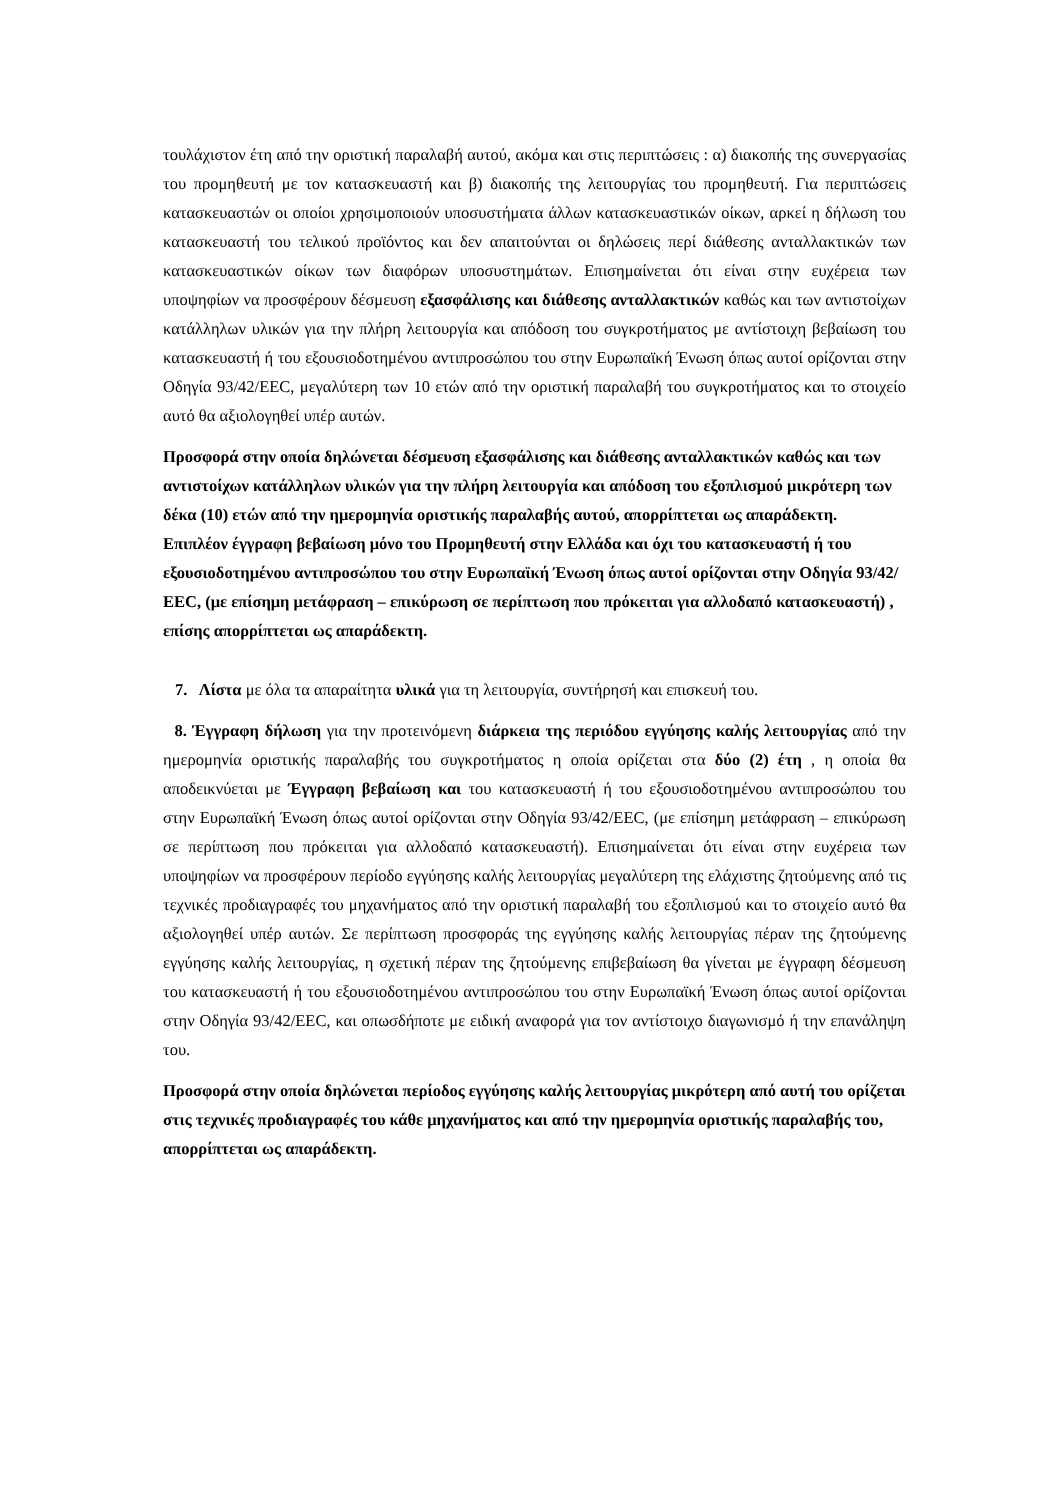τουλάχιστον έτη από την οριστική παραλαβή αυτού, ακόμα και στις περιπτώσεις : α) διακοπής της συνεργασίας του προμηθευτή με τον κατασκευαστή και β) διακοπής της λειτουργίας του προμηθευτή. Για περιπτώσεις κατασκευαστών οι οποίοι χρησιμοποιούν υποσυστήματα άλλων κατασκευαστικών οίκων, αρκεί η δήλωση του κατασκευαστή του τελικού προϊόντος και δεν απαιτούνται οι δηλώσεις περί διάθεσης ανταλλακτικών των κατασκευαστικών οίκων των διαφόρων υποσυστημάτων. Επισημαίνεται ότι είναι στην ευχέρεια των υποψηφίων να προσφέρουν δέσμευση εξασφάλισης και διάθεσης ανταλλακτικών καθώς και των αντιστοίχων κατάλληλων υλικών για την πλήρη λειτουργία και απόδοση του συγκροτήματος με αντίστοιχη βεβαίωση του κατασκευαστή ή του εξουσιοδοτημένου αντιπροσώπου του στην Ευρωπαϊκή Ένωση όπως αυτοί ορίζονται στην Οδηγία 93/42/ΕΕC, μεγαλύτερη των 10 ετών από την οριστική παραλαβή του συγκροτήματος και το στοιχείο αυτό θα αξιολογηθεί υπέρ αυτών.
Προσφορά στην οποία δηλώνεται δέσμευση εξασφάλισης και διάθεσης ανταλλακτικών καθώς και των αντιστοίχων κατάλληλων υλικών για την πλήρη λειτουργία και απόδοση του εξοπλισμού μικρότερη των δέκα (10) ετών από την ημερομηνία οριστικής παραλαβής αυτού, απορρίπτεται ως απαράδεκτη. Επιπλέον έγγραφη βεβαίωση μόνο του Προμηθευτή στην Ελλάδα και όχι του κατασκευαστή ή του εξουσιοδοτημένου αντιπροσώπου του στην Ευρωπαϊκή Ένωση όπως αυτοί ορίζονται στην Οδηγία 93/42/ΕΕC, (με επίσημη μετάφραση – επικύρωση σε περίπτωση που πρόκειται για αλλοδαπό κατασκευαστή) , επίσης απορρίπτεται ως απαράδεκτη.
7. Λίστα με όλα τα απαραίτητα υλικά για τη λειτουργία, συντήρησή και επισκευή του.
8. Έγγραφη δήλωση για την προτεινόμενη διάρκεια της περιόδου εγγύησης καλής λειτουργίας από την ημερομηνία οριστικής παραλαβής του συγκροτήματος η οποία ορίζεται στα δύο (2) έτη , η οποία θα αποδεικνύεται με Έγγραφη βεβαίωση και του κατασκευαστή ή του εξουσιοδοτημένου αντιπροσώπου του στην Ευρωπαϊκή Ένωση όπως αυτοί ορίζονται στην Οδηγία 93/42/ΕΕC, (με επίσημη μετάφραση – επικύρωση σε περίπτωση που πρόκειται για αλλοδαπό κατασκευαστή). Επισημαίνεται ότι είναι στην ευχέρεια των υποψηφίων να προσφέρουν περίοδο εγγύησης καλής λειτουργίας μεγαλύτερη της ελάχιστης ζητούμενης από τις τεχνικές προδιαγραφές του μηχανήματος από την οριστική παραλαβή του εξοπλισμού και το στοιχείο αυτό θα αξιολογηθεί υπέρ αυτών. Σε περίπτωση προσφοράς της εγγύησης καλής λειτουργίας πέραν της ζητούμενης εγγύησης καλής λειτουργίας, η σχετική πέραν της ζητούμενης επιβεβαίωση θα γίνεται με έγγραφη δέσμευση του κατασκευαστή ή του εξουσιοδοτημένου αντιπροσώπου του στην Ευρωπαϊκή Ένωση όπως αυτοί ορίζονται στην Οδηγία 93/42/ΕΕC, και οπωσδήποτε με ειδική αναφορά για τον αντίστοιχο διαγωνισμό ή την επανάληψη του.
Προσφορά στην οποία δηλώνεται περίοδος εγγύησης καλής λειτουργίας μικρότερη από αυτή του ορίζεται στις τεχνικές προδιαγραφές του κάθε μηχανήματος και από την ημερομηνία οριστικής παραλαβής του, απορρίπτεται ως απαράδεκτη.